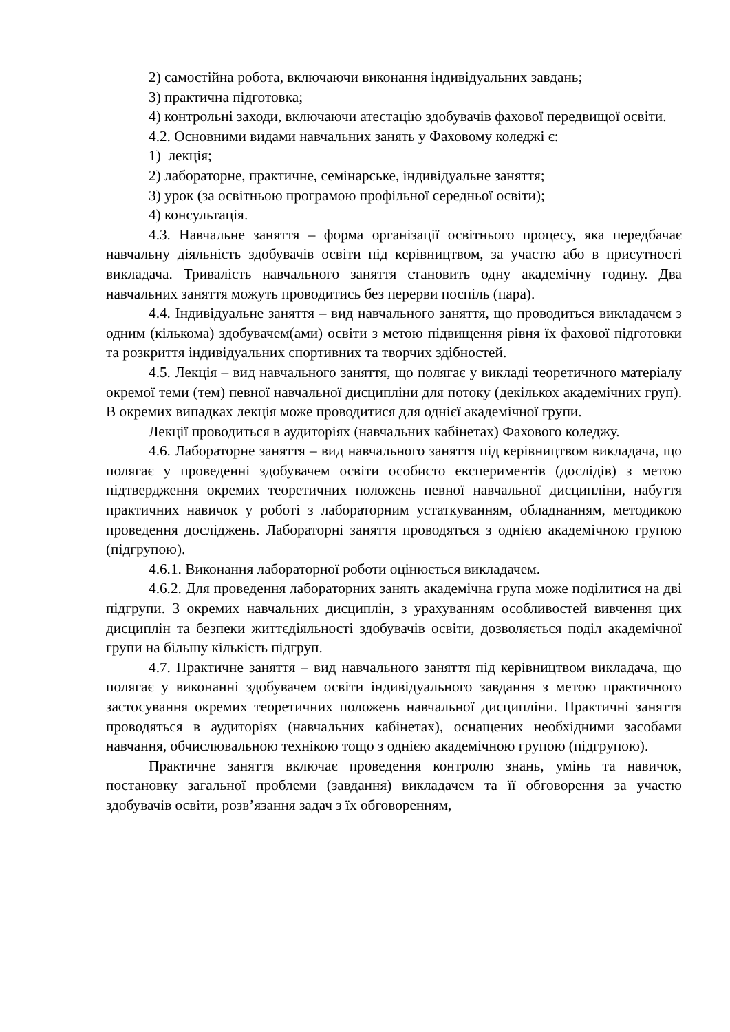2) самостійна робота, включаючи виконання індивідуальних завдань;
3) практична підготовка;
4) контрольні заходи, включаючи атестацію здобувачів фахової передвищої освіти.
4.2. Основними видами навчальних занять у Фаховому коледжі є:
1) лекція;
2) лабораторне, практичне, семінарське, індивідуальне заняття;
3) урок (за освітньою програмою профільної середньої освіти);
4) консультація.
4.3. Навчальне заняття – форма організації освітнього процесу, яка передбачає навчальну діяльність здобувачів освіти під керівництвом, за участю або в присутності викладача. Тривалість навчального заняття становить одну академічну годину. Два навчальних заняття можуть проводитись без перерви поспіль (пара).
4.4. Індивідуальне заняття – вид навчального заняття, що проводиться викладачем з одним (кількома) здобувачем(ами) освіти з метою підвищення рівня їх фахової підготовки та розкриття індивідуальних спортивних та творчих здібностей.
4.5. Лекція – вид навчального заняття, що полягає у викладі теоретичного матеріалу окремої теми (тем) певної навчальної дисципліни для потоку (декількох академічних груп). В окремих випадках лекція може проводитися для однієї академічної групи.
Лекції проводиться в аудиторіях (навчальних кабінетах) Фахового коледжу.
4.6. Лабораторне заняття – вид навчального заняття під керівництвом викладача, що полягає у проведенні здобувачем освіти особисто експериментів (дослідів) з метою підтвердження окремих теоретичних положень певної навчальної дисципліни, набуття практичних навичок у роботі з лабораторним устаткуванням, обладнанням, методикою проведення досліджень. Лабораторні заняття проводяться з однією академічною групою (підгрупою).
4.6.1. Виконання лабораторної роботи оцінюється викладачем.
4.6.2. Для проведення лабораторних занять академічна група може поділитися на дві підгрупи. З окремих навчальних дисциплін, з урахуванням особливостей вивчення цих дисциплін та безпеки життєдіяльності здобувачів освіти, дозволяється поділ академічної групи на більшу кількість підгруп.
4.7. Практичне заняття – вид навчального заняття під керівництвом викладача, що полягає у виконанні здобувачем освіти індивідуального завдання з метою практичного застосування окремих теоретичних положень навчальної дисципліни. Практичні заняття проводяться в аудиторіях (навчальних кабінетах), оснащених необхідними засобами навчання, обчислювальною технікою тощо з однією академічною групою (підгрупою).
Практичне заняття включає проведення контролю знань, умінь та навичок, постановку загальної проблеми (завдання) викладачем та її обговорення за участю здобувачів освіти, розв’язання задач з їх обговоренням,